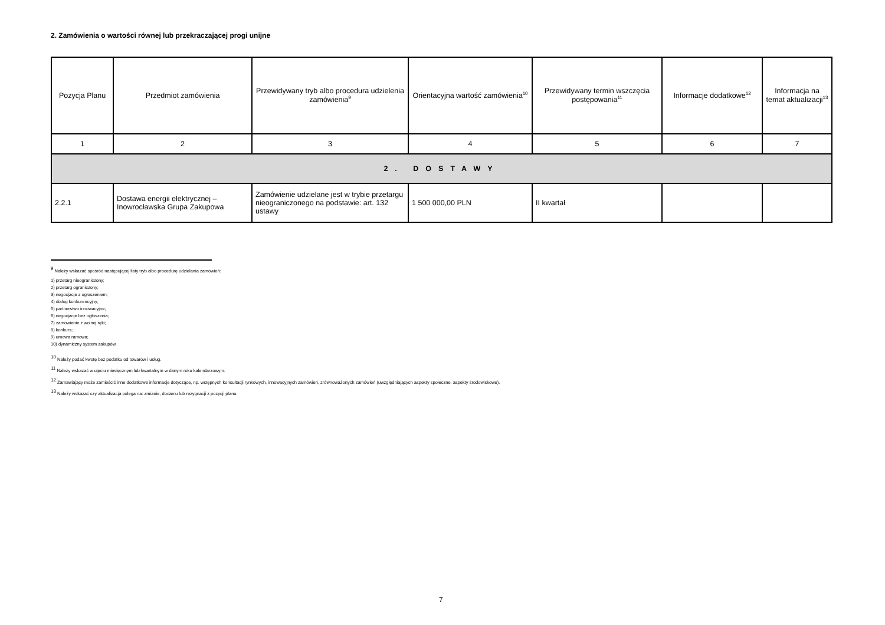2. Zamówienia o wartości równej lub przekraczającej progi unijne
| Pozycja Planu | Przedmiot zamówienia | Przewidywany tryb albo procedura udzielenia zamówienia<sup>9</sup> | Orientacyjna wartość zamówienia<sup>10</sup> | Przewidywany termin wszczęcia postępowania<sup>11</sup> | Informacje dodatkowe<sup>12</sup> | Informacja na temat aktualizacji<sup>13</sup> |
| --- | --- | --- | --- | --- | --- | --- |
| 1 | 2 | 3 | 4 | 5 | 6 | 7 |
| 2. DOSTAWY | | | | | | |
| 2.2.1 | Dostawa energii elektrycznej – Inowrocławska Grupa Zakupowa | Zamówienie udzielane jest w trybie przetargu nieograniczonego na podstawie: art. 132 ustawy | 1 500 000,00 PLN | II kwartał | | |
<sup>9</sup> Należy wskazać spośród następującej listy tryb albo procedurę udzielania zamówień:
1) przetarg nieograniczony;
2) przetarg ograniczony;
3) negocjacje z ogłoszeniem;
4) dialog konkurencyjny;
5) partnerstwo innowacyjne;
6) negocjacje bez ogłoszenia;
7) zamówienie z wolnej ręki;
8) konkurs;
9) umowa ramowa;
10) dynamiczny system zakupów.
<sup>10</sup> Należy podać kwotę bez podatku od towarów i usług.
<sup>11</sup> Należy wskazać w ujęciu miesięcznym lub kwartalnym w danym roku kalendarzowym.
<sup>12</sup> Zamawiający może zamieścić inne dodatkowe informacje dotyczące, np. wstępnych konsultacji rynkowych, innowacyjnych zamówień, zrównoważonych zamówień (uwzględniających aspekty społeczne, aspekty środowiskowe).
<sup>13</sup> Należy wskazać czy aktualizacja polega na: zmianie, dodaniu lub rezygnacji z pozycji planu.
7